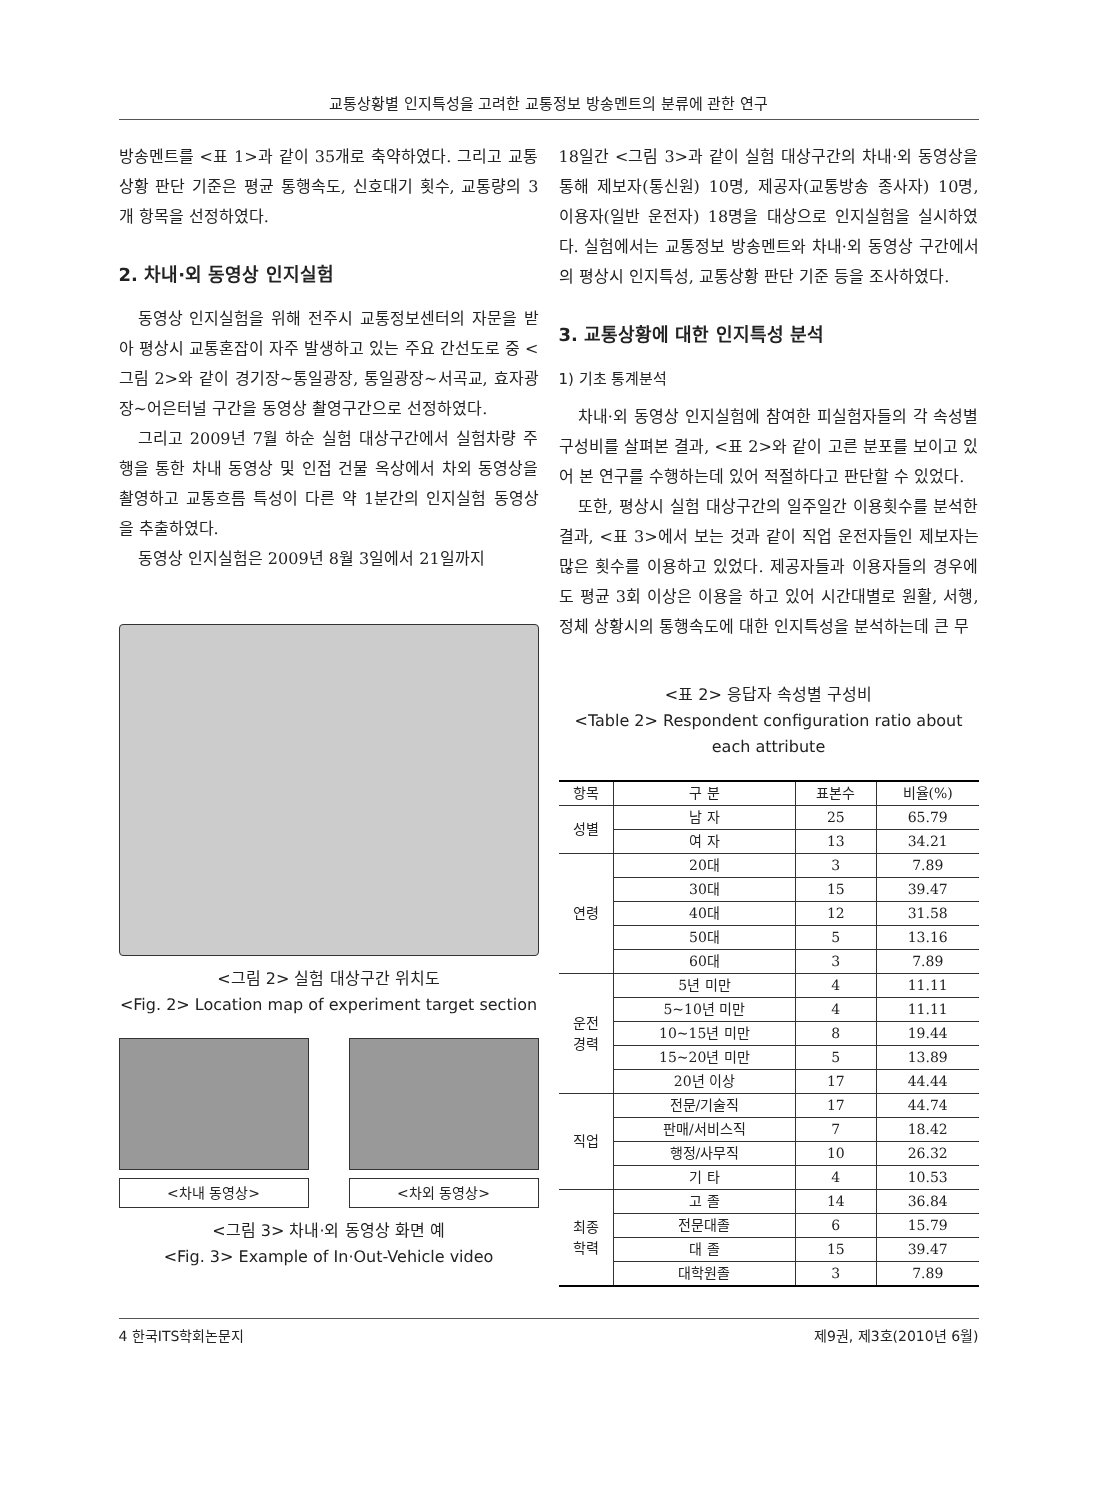교통상황별 인지특성을 고려한 교통정보 방송멘트의 분류에 관한 연구
방송멘트를 <표 1>과 같이 35개로 축약하였다. 그리고 교통상황 판단 기준은 평균 통행속도, 신호대기 횟수, 교통량의 3개 항목을 선정하였다.
2. 차내·외 동영상 인지실험
동영상 인지실험을 위해 전주시 교통정보센터의 자문을 받아 평상시 교통혼잡이 자주 발생하고 있는 주요 간선도로 중 <그림 2>와 같이 경기장~통일광장, 통일광장~서곡교, 효자광장~어은터널 구간을 동영상 촬영구간으로 선정하였다.
그리고 2009년 7월 하순 실험 대상구간에서 실험차량 주행을 통한 차내 동영상 및 인접 건물 옥상에서 차외 동영상을 촬영하고 교통흐름 특성이 다른 약 1분간의 인지실험 동영상을 추출하였다.
동영상 인지실험은 2009년 8월 3일에서 21일까지
<그림 2> 실험 대상구간 위치도
<Fig. 2> Location map of experiment target section
<차내 동영상> <차외 동영상>
<그림 3> 차내·외 동영상 화면 예
<Fig. 3> Example of In·Out-Vehicle video
18일간 <그림 3>과 같이 실험 대상구간의 차내·외 동영상을 통해 제보자(통신원) 10명, 제공자(교통방송 종사자) 10명, 이용자(일반 운전자) 18명을 대상으로 인지실험을 실시하였다. 실험에서는 교통정보 방송멘트와 차내·외 동영상 구간에서의 평상시 인지특성, 교통상황 판단 기준 등을 조사하였다.
3. 교통상황에 대한 인지특성 분석
1) 기초 통계분석
차내·외 동영상 인지실험에 참여한 피실험자들의 각 속성별 구성비를 살펴본 결과, <표 2>와 같이 고른 분포를 보이고 있어 본 연구를 수행하는데 있어 적절하다고 판단할 수 있었다.
또한, 평상시 실험 대상구간의 일주일간 이용횟수를 분석한 결과, <표 3>에서 보는 것과 같이 직업 운전자들인 제보자는 많은 횟수를 이용하고 있었다. 제공자들과 이용자들의 경우에도 평균 3회 이상은 이용을 하고 있어 시간대별로 원활, 서행, 정체 상황시의 통행속도에 대한 인지특성을 분석하는데 큰 무
<표 2> 응답자 속성별 구성비
<Table 2> Respondent configuration ratio about each attribute
| 항목 | 구 분 | 표본수 | 비율(%) |
| --- | --- | --- | --- |
| 성별 | 남 자 | 25 | 65.79 |
| | 여 자 | 13 | 34.21 |
| 연령 | 20대 | 3 | 7.89 |
| | 30대 | 15 | 39.47 |
| | 40대 | 12 | 31.58 |
| | 50대 | 5 | 13.16 |
| | 60대 | 3 | 7.89 |
| 운전 경력 | 5년 미만 | 4 | 11.11 |
| | 5~10년 미만 | 4 | 11.11 |
| | 10~15년 미만 | 8 | 19.44 |
| | 15~20년 미만 | 5 | 13.89 |
| | 20년 이상 | 17 | 44.44 |
| 직업 | 전문/기술직 | 17 | 44.74 |
| | 판매/서비스직 | 7 | 18.42 |
| | 행정/사무직 | 10 | 26.32 |
| | 기 타 | 4 | 10.53 |
| 최종 학력 | 고 졸 | 14 | 36.84 |
| | 전문대졸 | 6 | 15.79 |
| | 대 졸 | 15 | 39.47 |
| | 대학원졸 | 3 | 7.89 |
4 한국ITS학회논문지 제9권, 제3호(2010년 6월)